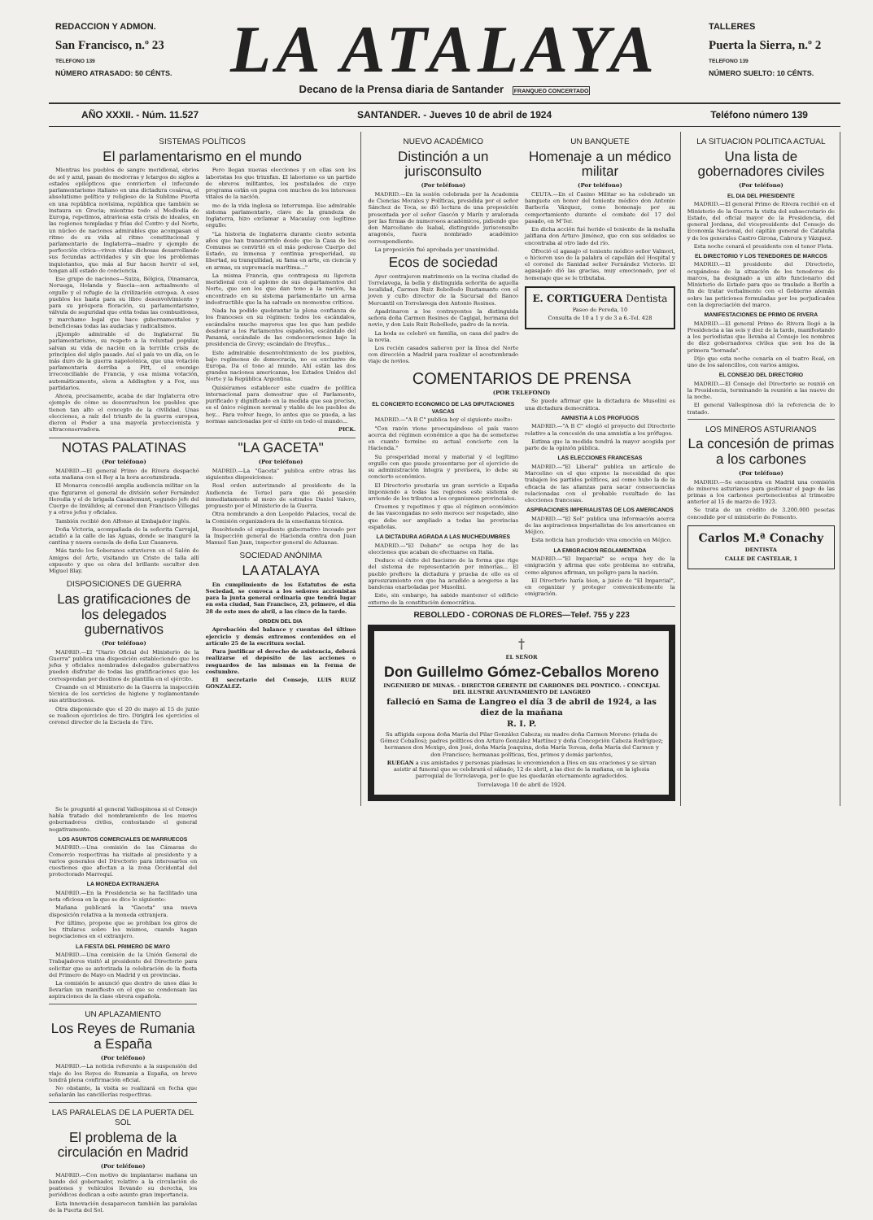REDACCION Y ADMON.
San Francisco, n.º 23
TELEFONO 139
NÚMERO ATRASADO: 50 CÉNTS.
LA ATALAYA
Decano de la Prensa diaria de Santander FRANQUEO CONCERTADO
TALLERES
Puerta la Sierra, n.º 2
TELEFONO 139
NÚMERO SUELTO: 10 CÉNTS.
AÑO XXXII. - Núm. 11.527 SANTANDER. - Jueves 10 de abril de 1924 Teléfono número 139
SISTEMAS POLÍTICOS
El parlamentarismo en el mundo
Mientras los pueblos de sangre meridional, ebrios de sol y azul, pasan de modorras y letargos de siglos a estados epilépticos que convierten el infecundo parlamentarismo italiano en una dictadura cesárea, el absolutismo político y religioso de la Sublime Puerta en una república novísima, república que también se instaura en Grecia; mientras todo el Mediodía de Europa, repetimos, atraviesa esta crisis de ideales, en las regiones templadas y frías del Centro y del Norte, un núcleo de naciones admirables que acompasan el ritmo de su vida al ritmo constitucional y parlamentario de Inglaterra—madre y ejemplo de perfección cívica—viven vidas dichosas desarrollando sus fecundas actividades y sin que los problemas inquietantes, que más al Sur hacen hervir el sol, tengan allí estado de conciencia.
Ese grupo de naciones—Suiza, Bélgica, Dinamarca, Noruega, Holanda y Suecia—son actualmente el orgullo y el refugio de la civilización europea. A esos pueblos les basta para su libre desenvolvimiento y para su próspera floración, su parlamentarismo, válvula de seguridad que evita todas las combustiones, y marchamo legal que hace gubernamentales y beneficiosas todas las audacias y radicalismos.
¡Ejemplo admirable el de Inglaterra! Su parlamentarismo, su respeto a la voluntad popular, salvan su vida de nación en la terrible crisis de principios del siglo pasado. Así el país vo un día, en lo más duro de la guerra napoleónica, que una votación parlamentaria derriba a Pitt, el enemigo irreconciliable de Francia, y esa misma votación, automáticamente, eleva a Addington y a Fox, sus partidarios.
Ahora, precisamente, acaba de dar Inglaterra otro ejemplo de cómo se desenvuelven los pueblos que tienen tan alto el concepto de la civilidad. Unas elecciones, a raíz del triunfo de la guerra europea, dieron el Poder a una mayoría proteccionista y ultraconservadora.
Pero llegan nuevas elecciones y en ellas son los laboristas los que triunfan. El laborismo es un partido de obreros militantes, los postulados de cuyo programa están en pugna con muchos de los intereses vitales de la nación.
mo de la vida inglesa se interrumpa. Ese admirable sistema parlamentario, clave de la grandeza de Inglaterra, hizo exclamar a Macaulay con legítimo orgullo:
"La historia de Inglaterra durante ciento setenta años que han transcurrido desde que la Casa de los Comunes se convirtió en el más poderoso Cuerpo del Estado, su inmensa y continua prosperidad, su libertad, su tranquilidad, su fama en arte, en ciencia y en armas, su supremacía marítima..."
La misma Francia, que contrapesa su ligereza meridional con el aplomo de sus departamentos del Norte, que son los que dan tono a la nación, ha encontrado en su sistema parlamentario un arma indestructible que la ha salvado en momentos críticos.
Nada ha podido quebrantar la plena confianza de los franceses en su régimen: todos los escándalos, escándalos mucho mayores que los que han podido desdorar a los Parlamentos españoles, escándalo del Panamá, escándalo de las condecoraciones bajo la presidencia de Grevy; escándalo de Dreyfus...
Este admirable desenvolvimiento de los pueblos, bajo regímenes de democracia, no es exclusivo de Europa. Da el tono al mundo. Ahí están las dos grandes naciones americanas, los Estados Unidos del Norte y la República Argentina.
Quisiéramos establecer este cuadro de política internacional para demostrar que el Parlamento, purificado y dignificado en la medida que sea preciso, es el único régimen normal y viable de los pueblos de hoy... Para volver luego, lo antes que se pueda, a las normas sancionadas por el éxito en todo el mundo...
PICK.
NOTAS PALATINAS
(Por teléfono)
MADRID.—El general Primo de Rivera despachó esta mañana con el Rey a la hora acostumbrada.
El Monarca concedió amplia audiencia militar en la que figuraron el general de división señor Fernández Heredia y el de brigada Casademunt, segundo jefe del Cuerpo de Inválidos; al coronel don Francisco Villegas y a otros jefes y oficiales.
También recibió don Alfonso al Embajador inglés.
Doña Victoria, acompañada de la señorita Carvajal, acudió a la calle de las Aguas, donde se inauguró la cantina y nueva escuela de doña Luz Casanova.
Más tarde los Soberanos estuvieron en el Salón de Amigos del Arte, visitando un Cristo de talla allí expuesto y que es obra del brillante escultor don Miguel Blay.
DISPOSICIONES DE GUERRA
Las gratificaciones de los delegados gubernativos
(Por teléfono)
MADRID.—El "Diario Oficial del Ministerio de la Guerra" publica una disposición estableciendo que los jefes y oficiales nombrados delegados gubernativos pueden disfrutar de todas las gratificaciones que les correspondan por destinos de plantilla en el ejército.
Creando en el Ministerio de la Guerra la inspección técnica de los servicios de higiene y reglamentando sus atribuciones.
Otra disponiendo que el 20 de mayo al 15 de junio se realicen ejercicios de tiro. Dirigirá los ejercicios el coronel director de la Escuela de Tiro.
"LA GACETA"
(Por teléfono)
MADRID.—La "Gaceta" publica entre otras las siguientes disposiciones:
Real orden autorizando al presidente de la Audiencia de Teruel para que dé posesión inmediatamente al mozo de estrados Daniel Valero, propuesto por el Ministerio de la Guerra.
Otra nombrando a don Leopoldo Palacios, vocal de la Comisión organizadora de la enseñanza técnica.
Resolviendo el expediente gubernativo incoado por la Inspección general de Hacienda contra don Juan Manuel San Juan, inspector general de Aduanas.
SOCIEDAD ANÓNIMA
LA ATALAYA
En cumplimiento de los Estatutos de esta Sociedad, se convoca a los señores accionistas para la junta general ordinaria que tendrá lugar en esta ciudad, San Francisco, 23, primero, el día 28 de este mes de abril, a las cinco de la tarde.
ORDEN DEL DIA
Aprobación del balance y cuentas del último ejercicio y demás extremos contenidos en el artículo 25 de la escritura social.
Para justificar el derecho de asistencia, deberá realizarse el depósito de las acciones o resguardos de las mismas en la forma de costumbre.
El secretario del Consejo, LUIS RUIZ GONZALEZ.
NUEVO ACADÉMICO
Distinción a un jurisconsulto
(Por teléfono)
MADRID.—En la sesión celebrada por la Academia de Ciencias Morales y Políticas, presidida por el señor Sánchez de Toca, se dió lectura de una proposición presentada por el señor Gascón y Marín y avalorada por las firmas de numerosos académicos, pidiendo que don Marceliano de Isabal, distinguido jurisconsulto aragonés, fuera nombrado académico correspondiente.
La proposición fué aprobada por unanimidad.
Ecos de sociedad
Ayer contrajeron matrimonio en la vecina ciudad de Torrelavega, la bella y distinguida señorita de aquella localidad, Carmen Ruiz Rebolledo Bustamante con el joven y culto director de la Sucursal del Banco Mercantil en Torrelavega don Antonio Resines.
Apadrinaron a los contrayentes la distinguida señora doña Carmen Resines de Cagigal, hermana del novio, y don Luis Ruiz Rebolledo, padre de la novia.
La boda se celebró en familia, en casa del padre de la novia.
Los recién casados salieron por la línea del Norte con dirección a Madrid para realizar el acostumbrado viaje de novios.
UN BANQUETE
Homenaje a un médico militar
(Por teléfono)
CEUTA.—En el Casino Militar se ha celebrado un banquete en honor del teniente médico don Antonio Barbería Vázquez, como homenaje por su comportamiento durante el combate del 17 del pasado, en M'Ter.
En dicha acción fué herido el teniente de la mehalla jalifiana don Arturo Jiménez, que con sus soldados se encontraba al otro lado del río.
Ofreció el agasajo el teniente médico señor Valmori, e hicieron uso de la palabra el capellán del Hospital y el coronel de Sanidad señor Fernández Victorio. El agasajado dió las gracias, muy emocionado, por el homenaje que se le tributaba.
E. CORTIGUERA Dentista
Paseo de Pereda, 10
Consulta de 10 a 1 y de 3 a 6.-Tel. 428
COMENTARIOS DE PRENSA
(POR TELEFONO)
EL CONCIERTO ECONOMICO DE LAS DIPUTACIONES VASCAS
MADRID.—"A B C" publica hoy el siguiente suelto:
"Con razón viene preocupándose el país vasco acerca del régimen económico a que ha de someterse en cuanto termine su actual concierto con la Hacienda."
Su prosperidad moral y material y el legítimo orgullo con que puede presentarse por el ejercicio de su administración íntegra y previsora, lo debe su concierto económico.
El Directorio prestaría un gran servicio a España imponiendo a todas las regiones este sistema de arriendo de los tributos a los organismos provinciales.
Creemos y repetimos y que el régimen económico de las vascongadas no solo merece ser respetado, sino que debe ser ampliado a todas las provincias españolas.
LA DICTADURA AGRADA A LAS MUCHEDUMBRES
MADRID.—"El Debate" se ocupa hoy de las elecciones que acaban de efectuarse en Italia.
Deduce el éxito del fascismo de la forma que rige del sistema de representación por minorías... El pueblo prefiere la dictadura y prueba de ello es el apresuramiento con que ha acudido a acogerse a las banderas enarboladas por Musolini.
Este, sin embargo, ha sabido mantener el edificio externo de la constitución democrática.
Se puede afirmar que la dictadura de Musolini es una dictadura democrática.
AMNISTIA A LOS PROFUGOS
MADRID.—"A B C" elogió el proyecto del Directorio relativo a la concesión de una amnistía a los prófugos.
Estima que la medida tendrá la mayor acogida por parte de la opinión pública.
LAS ELECCIONES FRANCESAS
MADRID.—"El Liberal" publica un artículo de Marcelino en el que expone la necesidad de que trabajen los partidos políticos, así como hubo la de la eficacia de las alianzas para sacar consecuencias relacionadas con el probable resultado de las elecciones francesas.
ASPIRACIONES IMPERIALISTAS DE LOS AMERICANOS
MADRID.—"El Sol" publica una información acerca de las aspiraciones imperialistas de los americanos en Méjico.
Esta noticia han producido viva emoción en Méjico.
LA EMIGRACION REGLAMENTADA
MADRID.—"El Imparcial" se ocupa hoy de la emigración y afirma que este problema no entraña, como algunos afirman, un peligro para la nación.
El Directorio haría bien, a juicio de "El Imparcial", en organizar y proteger convenientemente la emigración.
REBOLLEDO - CORONAS DE FLORES—Telef. 755 y 223
†
EL SEÑOR
Don Guillelmo Gómez-Ceballos Moreno
INGENIERO DE MINAS. - DIRECTOR GERENTE DE CARBONES DEL PONTICO. - CONCEJAL DEL ILUSTRE AYUNTAMIENTO DE LANGREO
falleció en Sama de Langreo el día 3 de abril de 1924, a las diez de la mañana
R. I. P.
Su afligida esposa doña María del Pilar González Cabeza; su madre doña Carmen Moreno (viuda de Gómez Ceballos); padres políticos don Arturo González Martínez y doña Concepción Cabeza Rodríguez; hermanos don Mexigo, don José, doña María Joaquina, doña María Teresa, doña María del Carmen y don Francisco; hermanas políticas, tíos, primos y demás parientes,
RUEGAN a sus amistades y personas piadosas le encomienden a Dios en sus oraciones y se sirvan asistir al funeral que se celebrará el sábado, 12 de abril, a las diez de la mañana, en la iglesia parroquial de Torrelavega, por lo que les quedarán eternamente agradecidos.
Torrelavega 10 de abril de 1924.
LA SITUACION POLITICA ACTUAL
Una lista de gobernadores civiles
(Por teléfono)
EL DIA DEL PRESIDENTE
MADRID.—El general Primo de Rivera recibió en el Ministerio de la Guerra la visita del subsecretario de Estado, del oficial mayor de la Presidencia, del general Jordana, del vicepresidente del Consejo de Economía Nacional, del capitán general de Cataluña y de los generales Castro Girona, Cabrera y Vázquez.
Esta noche cenará el presidente con el tenor Fleta.
EL DIRECTORIO Y LOS TENEDORES DE MARCOS
MADRID.—El presidente del Directorio, ocupándose de la situación de los tenedores de marcos, ha designado a un alto funcionario del Ministerio de Estado para que se traslade a Berlín a fin de tratar verbalmente con el Gobierno alemán sobre las peticiones formuladas por los perjudicados con la depreciación del marco.
MANIFESTACIONES DE PRIMO DE RIVERA
MADRID.—El general Primo de Rivera llegó a la Presidencia a las seis y diez de la tarde, manifestando a los periodistas que llevaba al Consejo los nombres de diez gobernadores civiles que son los de la primera "hornada".
Dijo que esta noche cenaría en el teatro Real, en uno de los saloncillos, con varios amigos.
EL CONSEJO DEL DIRECTORIO
MADRID.—El Consejo del Directorio se reunió en la Presidencia, terminando la reunión a las nueve de la noche.
El general Vallespinosa dió la referencia de lo tratado.
LOS MINEROS ASTURIANOS
La concesión de primas a los carbones
(Por teléfono)
MADRID.—Se encuentra en Madrid una comisión de mineros asturianos para gestionar el pago de las primas a los carbones pertenecientes al trimestre anterior al 15 de marzo de 1923.
Se trata de un crédito de 3.200.000 pesetas concedido por el ministerio de Fomento.
Carlos M.ª Conachy
DENTISTA
CALLE DE CASTELAR, 1
Se le preguntó al general Vallespinosa si el Consejo había tratado del nombramiento de los nuevos gobernadores civiles, contestando el general negativamente.
LOS ASUNTOS COMERCIALES DE MARRUECOS
MADRID.—Una comisión de las Cámaras de Comercio respectivas ha visitado al presidente y a varios generales del Directorio para interesarles en cuestiones que afectan a la zona Occidental del protectorado Marroquí.
LA MONEDA EXTRANJERA
MADRID.—En la Presidencia se ha facilitado una nota oficiosa en la que se dice lo siguiente:
Mañana publicará la "Gaceta" una nueva disposición relativa a la moneda extranjera.
Por último, propone que se prohiban los giros de los titulares sobre los mismos, cuando hagan negociaciones en el extranjero.
LA FIESTA DEL PRIMERO DE MAYO
MADRID.—Una comisión de la Unión General de Trabajadores visitó al presidente del Directorio para solicitar que se autorizada la celebración de la fiesta del Primero de Mayo en Madrid y en provincias.
La comisión le anunció que dentro de unos días le llevarían un manifiesto en el que se condensan las aspiraciones de la clase obrera española.
UN APLAZAMIENTO
Los Reyes de Rumania a España
(Por teléfono)
MADRID.—La noticia referente a la suspensión del viaje de los Reyes de Rumania a España, en breve tendrá plena confirmación oficial.
No obstante, la visita se realizará en fecha que señalarán las cancillerías respectivas.
LAS PARALELAS DE LA PUERTA DEL SOL
El problema de la circulación en Madrid
(Por teléfono)
MADRID.—Con motivo de implantarse mañana un bando del gobernador, relativo a la circulación de peatones y vehículos llevando su derecha, los periódicos dedican a este asunto gran importancia.
Esta innovación desaparecen también las paralelas de la Puerta del Sol.